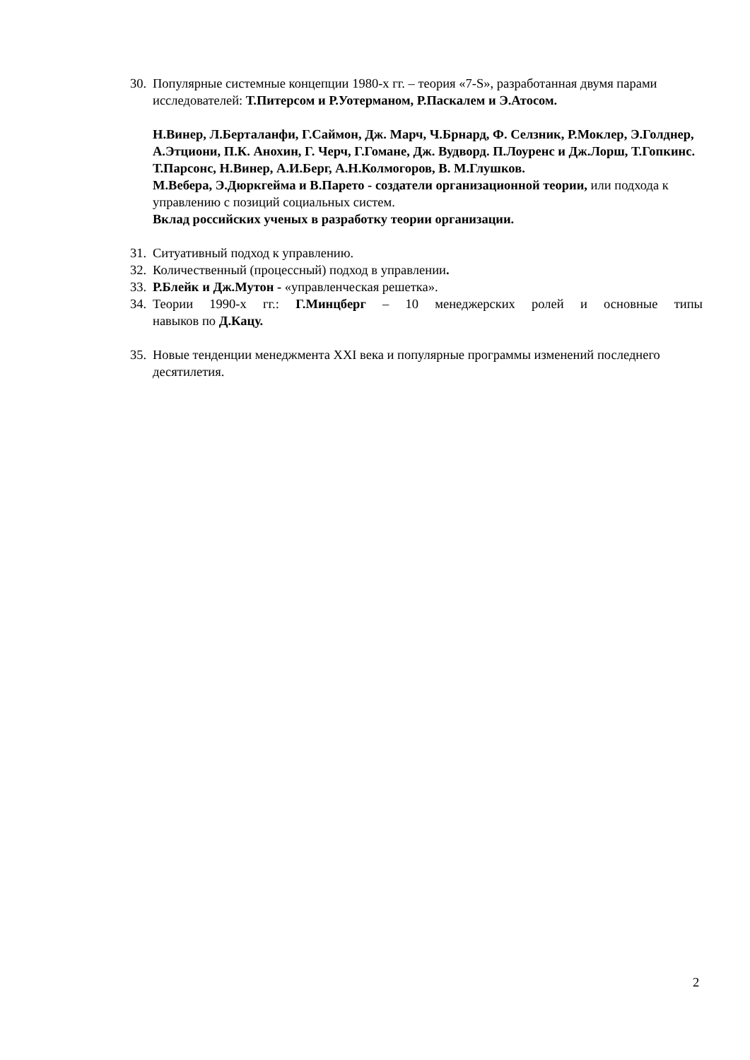30. Популярные системные концепции 1980-х гг. – теория «7-S», разработанная двумя парами исследователей: Т.Питерсом и Р.Уотерманом, Р.Паскалем и Э.Атосом.
Н.Винер, Л.Берталанфи, Г.Саймон, Дж. Марч, Ч.Брнард, Ф. Селзник, Р.Моклер, Э.Голднер, А.Этциони, П.К. Анохин, Г. Черч, Г.Гомане, Дж. Вудворд. П.Лоуренс и Дж.Лорш, Т.Гопкинс.
Т.Парсонс, Н.Винер, А.И.Берг, А.Н.Колмогоров, В. М.Глушков.
М.Вебера, Э.Дюркгейма и В.Парето - создатели организационной теории, или подхода к управлению с позиций социальных систем.
Вклад российских ученых в разработку теории организации.
31. Ситуативный подход к управлению.
32. Количественный (процессный) подход в управлении.
33. Р.Блейк и Дж.Мутон - «управленческая решетка».
34. Теории 1990-х гг.: Г.Минцберг – 10 менеджерских ролей и основные типы
навыков по Д.Кацу.
35. Новые тенденции менеджмента XXI века и популярные программы изменений последнего десятилетия.
2